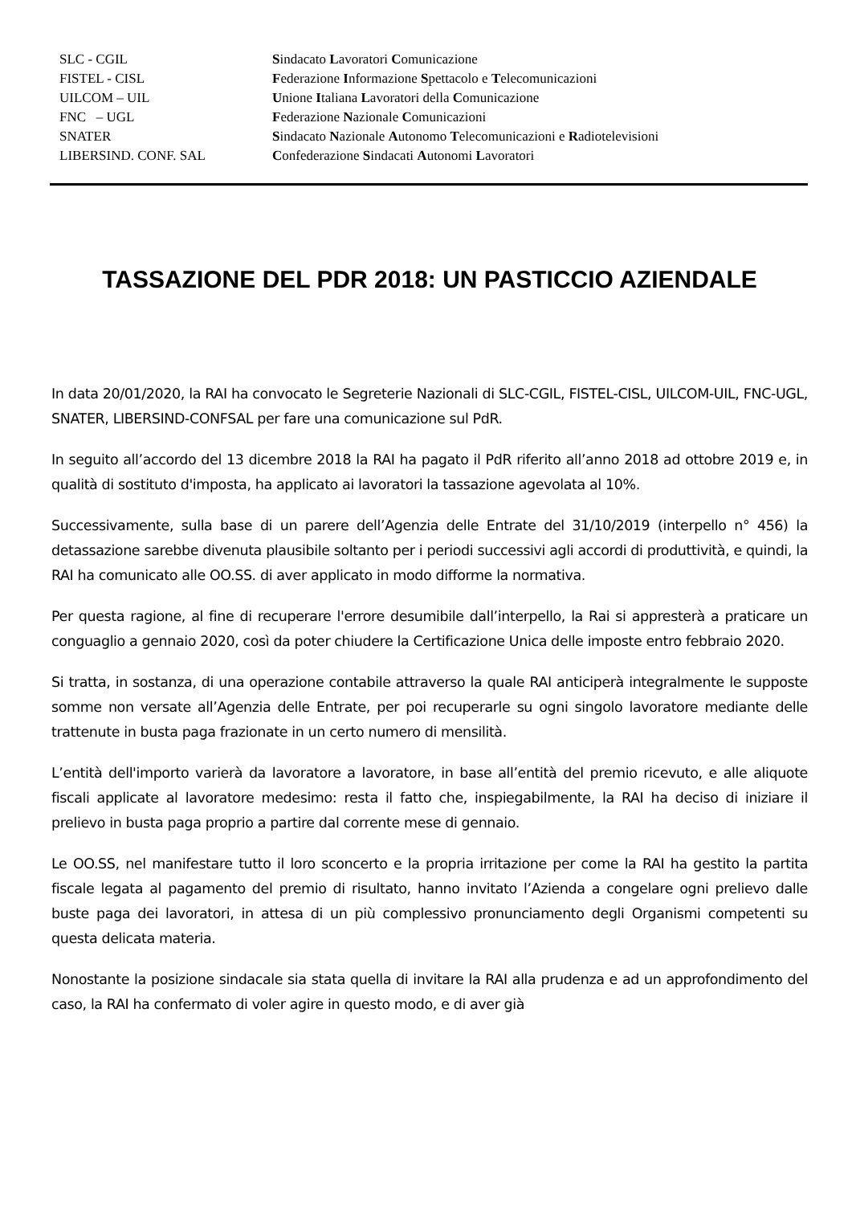| SLC - CGIL | S indacato L avoratori C omunicazione |
| FISTEL - CISL | F ederazione I nformazione S pettacolo e T elecomunicazioni |
| UILCOM – UIL | U nione I taliana L avoratori della C omunicazione |
| FNC – UGL | F ederazione N azionale C omunicazioni |
| SNATER | S indacato N azionale A utonomo T elecomunicazioni e R adiotelevisioni |
| LIBERSIND. CONF. SAL | C onfederazione S indacati A utonomi L avoratori |
TASSAZIONE DEL PDR 2018: UN PASTICCIO AZIENDALE
In data 20/01/2020, la RAI ha convocato le Segreterie Nazionali di SLC-CGIL, FISTEL-CISL, UILCOM-UIL, FNC-UGL, SNATER, LIBERSIND-CONFSAL per fare una comunicazione sul PdR.
In seguito all’accordo del 13 dicembre 2018 la RAI ha pagato il PdR riferito all’anno 2018 ad ottobre 2019 e, in qualità di sostituto d'imposta, ha applicato ai lavoratori la tassazione agevolata al 10%.
Successivamente, sulla base di un parere dell’Agenzia delle Entrate del 31/10/2019 (interpello n° 456) la detassazione sarebbe divenuta plausibile soltanto per i periodi successivi agli accordi di produttività, e quindi, la RAI ha comunicato alle OO.SS. di aver applicato in modo difforme la normativa.
Per questa ragione, al fine di recuperare l'errore desumibile dall’interpello, la Rai si appresterà a praticare un conguaglio a gennaio 2020, così da poter chiudere la Certificazione Unica delle imposte entro febbraio 2020.
Si tratta, in sostanza, di una operazione contabile attraverso la quale RAI anticiperà integralmente le supposte somme non versate all’Agenzia delle Entrate, per poi recuperarle su ogni singolo lavoratore mediante delle trattenute in busta paga frazionate in un certo numero di mensilità.
L’entità dell'importo varierà da lavoratore a lavoratore, in base all’entità del premio ricevuto, e alle aliquote fiscali applicate al lavoratore medesimo: resta il fatto che, inspiegabilmente, la RAI ha deciso di iniziare il prelievo in busta paga proprio a partire dal corrente mese di gennaio.
Le OO.SS, nel manifestare tutto il loro sconcerto e la propria irritazione per come la RAI ha gestito la partita fiscale legata al pagamento del premio di risultato, hanno invitato l’Azienda a congelare ogni prelievo dalle buste paga dei lavoratori, in attesa di un più complessivo pronunciamento degli Organismi competenti su questa delicata materia.
Nonostante la posizione sindacale sia stata quella di invitare la RAI alla prudenza e ad un approfondimento del caso, la RAI ha confermato di voler agire in questo modo, e di aver già